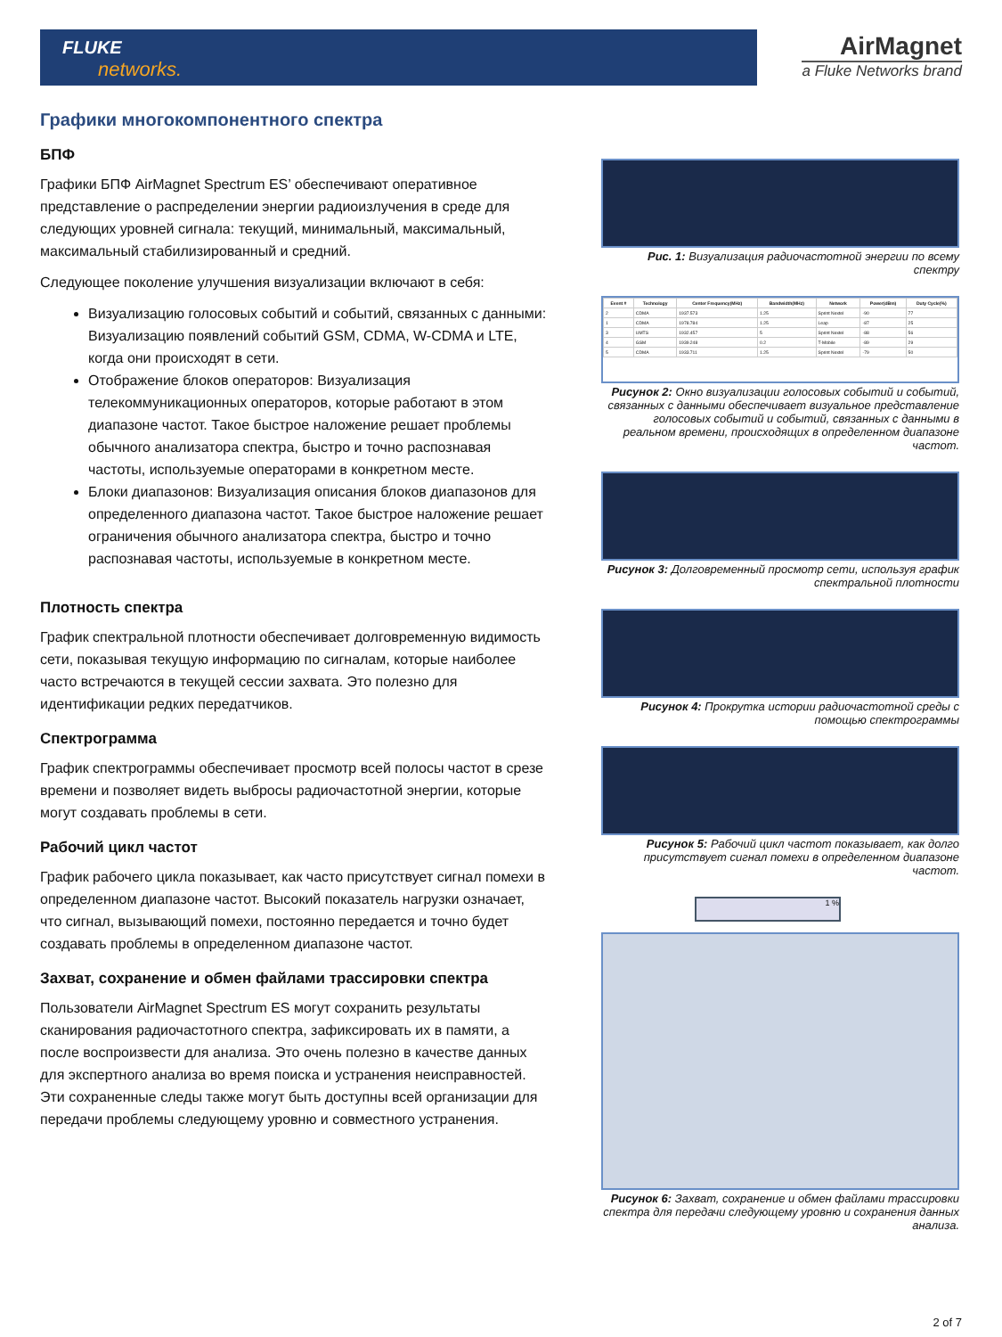FLUKE
networks.
AirMagnet
a Fluke Networks brand
Графики многокомпонентного спектра
БПФ
Графики БПФ AirMagnet Spectrum ES’ обеспечивают оперативное представление о распределении энергии радиоизлучения в среде для следующих уровней сигнала: текущий, минимальный, максимальный, максимальный стабилизированный и средний.
Следующее поколение улучшения визуализации включают в себя:
Визуализацию голосовых событий и событий, связанных с данными: Визуализацию появлений событий GSM, CDMA, W-CDMA и LTE, когда они происходят в сети.
Отображение блоков операторов: Визуализация телекоммуникационных операторов, которые работают в этом диапазоне частот. Такое быстрое наложение решает проблемы обычного анализатора спектра, быстро и точно распознавая частоты, используемые операторами в конкретном месте.
Блоки диапазонов: Визуализация описания блоков диапазонов для определенного диапазона частот. Такое быстрое наложение решает ограничения обычного анализатора спектра, быстро и точно распознавая частоты, используемые в конкретном месте.
Плотность спектра
График спектральной плотности обеспечивает долговременную видимость сети, показывая текущую информацию по сигналам, которые наиболее часто встречаются в текущей сессии захвата. Это полезно для идентификации редких передатчиков.
Спектрограмма
График спектрограммы обеспечивает просмотр всей полосы частот в срезе времени и позволяет видеть выбросы радиочастотной энергии, которые могут создавать проблемы в сети.
Рабочий цикл частот
График рабочего цикла показывает, как часто присутствует сигнал помехи в определенном диапазоне частот. Высокий показатель нагрузки означает, что сигнал, вызывающий помехи, постоянно передается и точно будет создавать проблемы в определенном диапазоне частот.
Захват, сохранение и обмен файлами трассировки спектра
Пользователи AirMagnet Spectrum ES могут сохранить результаты сканирования радиочастотного спектра, зафиксировать их в памяти, а после воспроизвести для анализа. Это очень полезно в качестве данных для экспертного анализа во время поиска и устранения неисправностей. Эти сохраненные следы также могут быть доступны всей организации для передачи проблемы следующему уровню и совместного устранения.
Рис. 1: Визуализация радиочастотной энергии по всему спектру
| Event # | Technology | Center Frequency(MHz) | Bandwidth(MHz) | Network | Power(dBm) | Duty Cycle(%) |
| --- | --- | --- | --- | --- | --- | --- |
| 2 | CDMA | 1937.573 | 1.25 | Sprint Nextel | -90 | 77 |
| 1 | CDMA | 1978.784 | 1.25 | Leap | -87 | 25 |
| 3 | UMTS | 1932.457 | 5 | Sprint Nextel | -88 | 56 |
| 4 | GSM | 1939.248 | 0.2 | T-Mobile | -89 | 29 |
| 5 | CDMA | 1933.711 | 1.25 | Sprint Nextel | -79 | 50 |
Рисунок 2: Окно визуализации голосовых событий и событий, связанных с данными обеспечивает визуальное представление голосовых событий и событий, связанных с данными в реальном времени, происходящих в определенном диапазоне частот.
Рисунок 3: Долговременный просмотр сети, используя график спектральной плотности
Рисунок 4: Прокрутка истории радиочастотной среды с помощью спектрограммы
Рисунок 5: Рабочий цикл частот показывает, как долго присутствует сигнал помехи в определенном диапазоне частот.
1 %
Рисунок 6: Захват, сохранение и обмен файлами трассировки спектра для передачи следующему уровню и сохранения данных анализа.
2 of 7